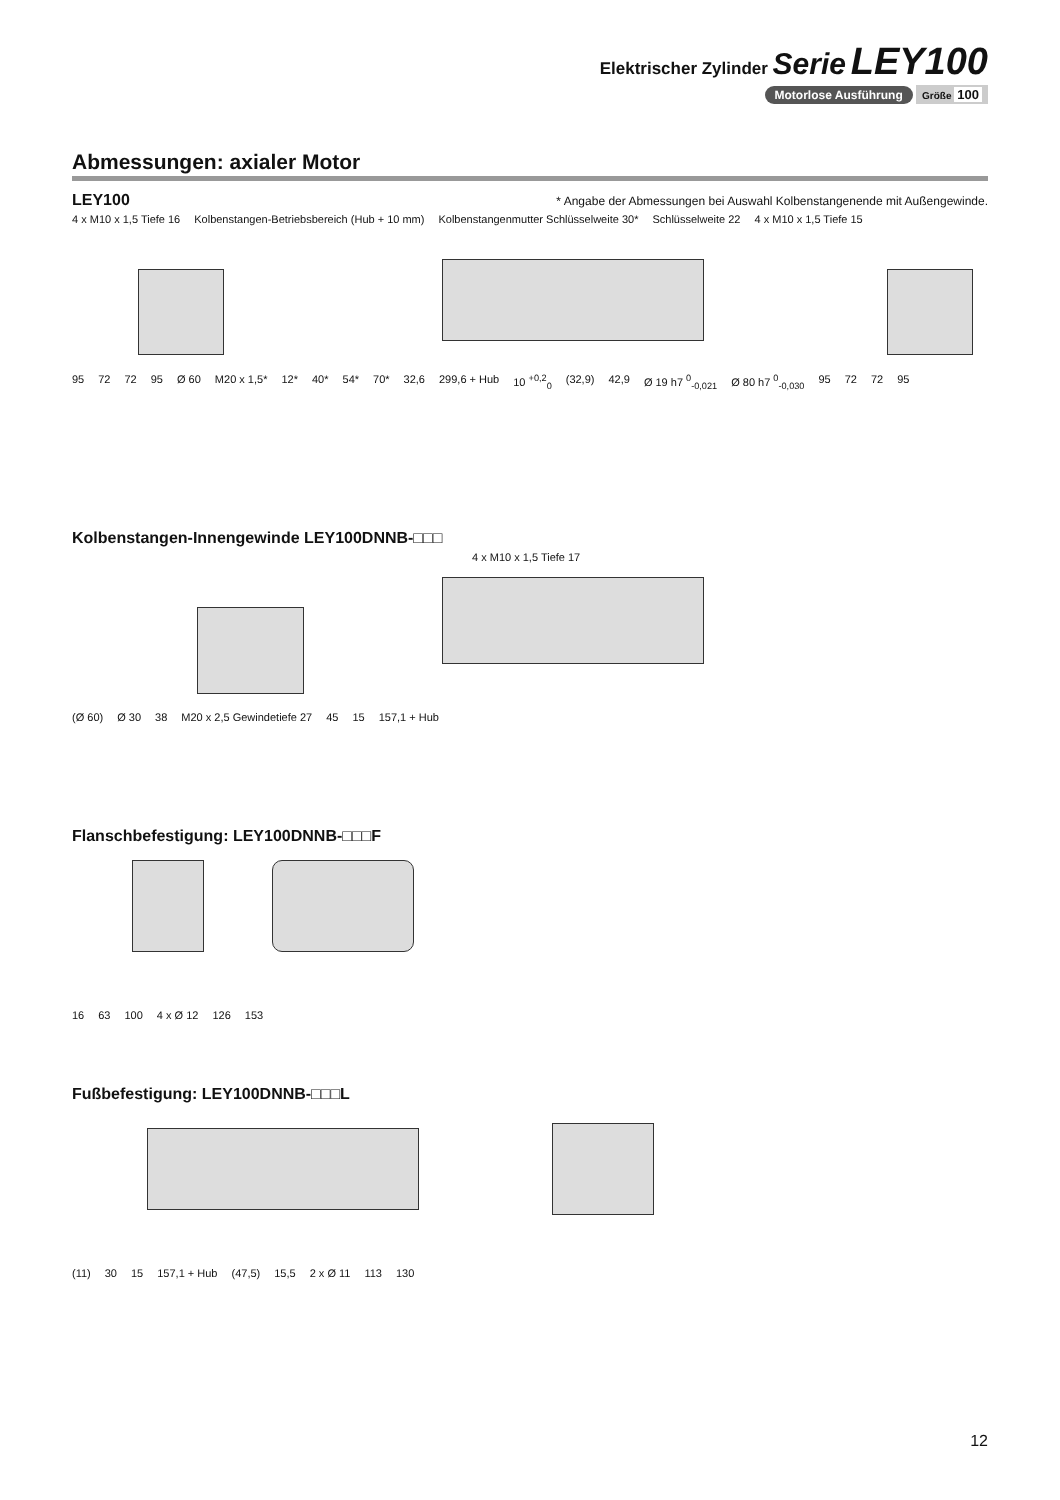Elektrischer Zylinder Serie LEY100
Motorlose Ausführung Größe 100
Abmessungen: axialer Motor
LEY100
* Angabe der Abmessungen bei Auswahl Kolbenstangenende mit Außengewinde.
4 x M10 x 1,5 Tiefe 16 Kolbenstangen-Betriebsbereich (Hub + 10 mm) Kolbenstangenmutter Schlüsselweite 30* Schlüsselweite 22 4 x M10 x 1,5 Tiefe 15
95 72 72 95 Ø 60 M20 x 1,5* 12* 40* 54* 70* 32,6 299,6 + Hub 10 <sup>+0,2</sup><sub>0</sub> (32,9) 42,9 Ø 19 h7 <sup>0</sup><sub>-0,021</sub> Ø 80 h7 <sup>0</sup><sub>-0,030</sub> 95 72 72 95
Kolbenstangen-Innengewinde LEY100DNNB-□□□
4 x M10 x 1,5 Tiefe 17
(Ø 60) Ø 30 38 M20 x 2,5 Gewindetiefe 27 45 15 157,1 + Hub
Flanschbefestigung: LEY100DNNB-□□□F
16 63 100 4 x Ø 12 126 153
Fußbefestigung: LEY100DNNB-□□□L
(11) 30 15 157,1 + Hub (47,5) 15,5 2 x Ø 11 113 130
12